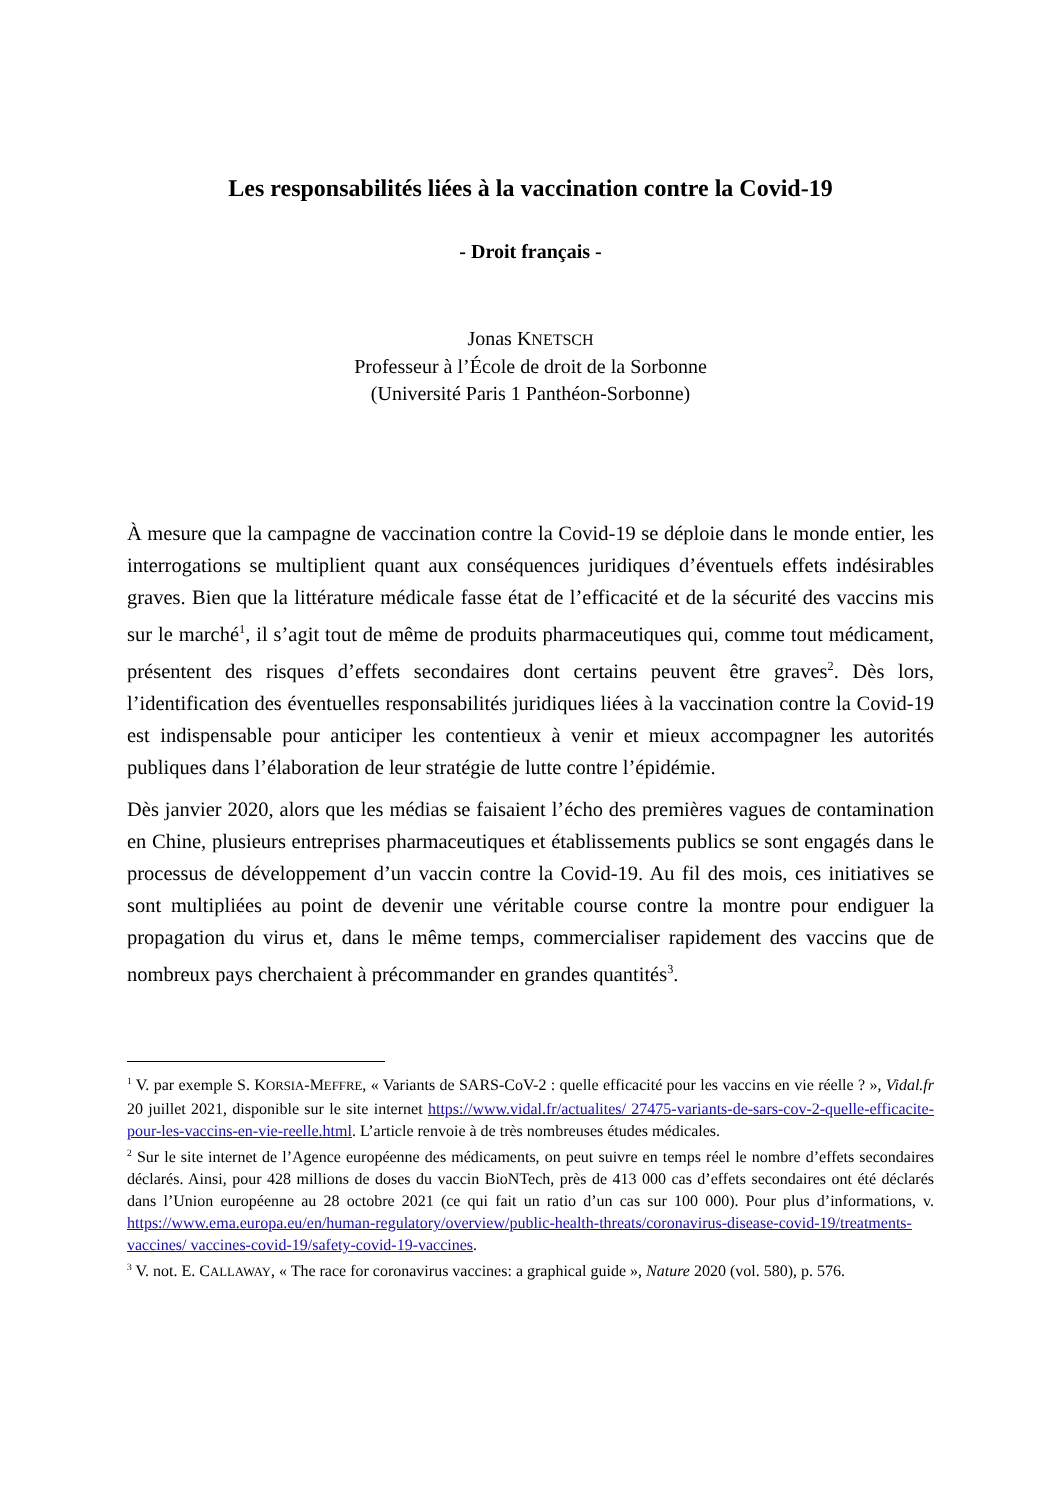Les responsabilités liées à la vaccination contre la Covid-19
- Droit français -
Jonas KNETSCH
Professeur à l’École de droit de la Sorbonne
(Université Paris 1 Panthéon-Sorbonne)
À mesure que la campagne de vaccination contre la Covid-19 se déploie dans le monde entier, les interrogations se multiplient quant aux conséquences juridiques d’éventuels effets indésirables graves. Bien que la littérature médicale fasse état de l’efficacité et de la sécurité des vaccins mis sur le marché<sup>1</sup>, il s’agit tout de même de produits pharmaceutiques qui, comme tout médicament, présentent des risques d’effets secondaires dont certains peuvent être graves<sup>2</sup>. Dès lors, l’identification des éventuelles responsabilités juridiques liées à la vaccination contre la Covid-19 est indispensable pour anticiper les contentieux à venir et mieux accompagner les autorités publiques dans l’élaboration de leur stratégie de lutte contre l’épidémie.
Dès janvier 2020, alors que les médias se faisaient l’écho des premières vagues de contamination en Chine, plusieurs entreprises pharmaceutiques et établissements publics se sont engagés dans le processus de développement d’un vaccin contre la Covid-19. Au fil des mois, ces initiatives se sont multipliées au point de devenir une véritable course contre la montre pour endiguer la propagation du virus et, dans le même temps, commercialiser rapidement des vaccins que de nombreux pays cherchaient à précommander en grandes quantités<sup>3</sup>.
<sup>1</sup> V. par exemple S. KORSIA-MEFFRE, « Variants de SARS-CoV-2 : quelle efficacité pour les vaccins en vie réelle ? », Vidal.fr 20 juillet 2021, disponible sur le site internet https://www.vidal.fr/actualites/ 27475-variants-de-sars-cov-2-quelle-efficacite-pour-les-vaccins-en-vie-reelle.html. L’article renvoie à de très nombreuses études médicales.
<sup>2</sup> Sur le site internet de l’Agence européenne des médicaments, on peut suivre en temps réel le nombre d’effets secondaires déclarés. Ainsi, pour 428 millions de doses du vaccin BioNTech, près de 413 000 cas d’effets secondaires ont été déclarés dans l’Union européenne au 28 octobre 2021 (ce qui fait un ratio d’un cas sur 100 000). Pour plus d’informations, v. https://www.ema.europa.eu/en/human-regulatory/overview/public-health-threats/coronavirus-disease-covid-19/treatments-vaccines/ vaccines-covid-19/safety-covid-19-vaccines.
<sup>3</sup> V. not. E. CALLAWAY, « The race for coronavirus vaccines: a graphical guide », Nature 2020 (vol. 580), p. 576.